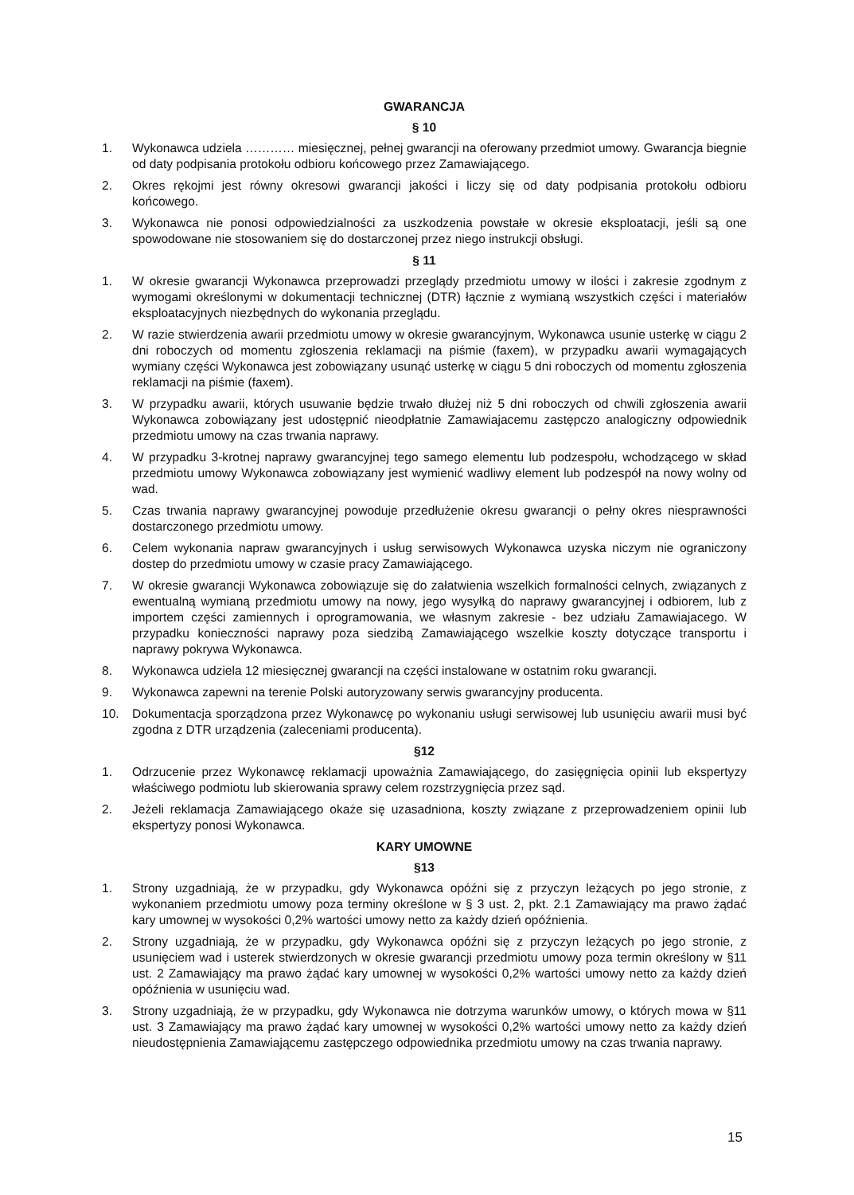GWARANCJA
§ 10
1. Wykonawca udziela ………… miesięcznej, pełnej gwarancji na oferowany przedmiot umowy. Gwarancja biegnie od daty podpisania protokołu odbioru końcowego przez Zamawiającego.
2. Okres rękojmi jest równy okresowi gwarancji jakości i liczy się od daty podpisania protokołu odbioru końcowego.
3. Wykonawca nie ponosi odpowiedzialności za uszkodzenia powstałe w okresie eksploatacji, jeśli są one spowodowane nie stosowaniem się do dostarczonej przez niego instrukcji obsługi.
§ 11
1. W okresie gwarancji Wykonawca przeprowadzi przeglądy przedmiotu umowy w ilości i zakresie zgodnym z wymogami określonymi w dokumentacji technicznej (DTR) łącznie z wymianą wszystkich części i materiałów eksploatacyjnych niezbędnych do wykonania przeglądu.
2. W razie stwierdzenia awarii przedmiotu umowy w okresie gwarancyjnym, Wykonawca usunie usterkę w ciągu 2 dni roboczych od momentu zgłoszenia reklamacji na piśmie (faxem), w przypadku awarii wymagających wymiany części Wykonawca jest zobowiązany usunąć usterkę w ciągu 5 dni roboczych od momentu zgłoszenia reklamacji na piśmie (faxem).
3. W przypadku awarii, których usuwanie będzie trwało dłużej niż 5 dni roboczych od chwili zgłoszenia awarii Wykonawca zobowiązany jest udostępnić nieodpłatnie Zamawiajacemu zastępczo analogiczny odpowiednik przedmiotu umowy na czas trwania naprawy.
4. W przypadku 3-krotnej naprawy gwarancyjnej tego samego elementu lub podzespołu, wchodzącego w skład przedmiotu umowy Wykonawca zobowiązany jest wymienić wadliwy element lub podzespół na nowy wolny od wad.
5. Czas trwania naprawy gwarancyjnej powoduje przedłużenie okresu gwarancji o pełny okres niesprawności dostarczonego przedmiotu umowy.
6. Celem wykonania napraw gwarancyjnych i usług serwisowych Wykonawca uzyska niczym nie ograniczony dostep do przedmiotu umowy w czasie pracy Zamawiającego.
7. W okresie gwarancji Wykonawca zobowiązuje się do załatwienia wszelkich formalności celnych, związanych z ewentualną wymianą przedmiotu umowy na nowy, jego wysyłką do naprawy gwarancyjnej i odbiorem, lub z importem części zamiennych i oprogramowania, we własnym zakresie - bez udziału Zamawiajacego. W przypadku konieczności naprawy poza siedzibą Zamawiającego wszelkie koszty dotyczące transportu i naprawy pokrywa Wykonawca.
8. Wykonawca udziela 12 miesięcznej gwarancji na części instalowane w ostatnim roku gwarancji.
9. Wykonawca zapewni na terenie Polski autoryzowany serwis gwarancyjny producenta.
10. Dokumentacja sporządzona przez Wykonawcę po wykonaniu usługi serwisowej lub usunięciu awarii musi być zgodna z DTR urządzenia (zaleceniami producenta).
§12
1. Odrzucenie przez Wykonawcę reklamacji upoważnia Zamawiającego, do zasięgnięcia opinii lub ekspertyzy właściwego podmiotu lub skierowania sprawy celem rozstrzygnięcia przez sąd.
2. Jeżeli reklamacja Zamawiającego okaże się uzasadniona, koszty związane z przeprowadzeniem opinii lub ekspertyzy ponosi Wykonawca.
KARY UMOWNE
§13
1. Strony uzgadniają, że w przypadku, gdy Wykonawca opóźni się z przyczyn leżących po jego stronie, z wykonaniem przedmiotu umowy poza terminy określone w § 3 ust. 2, pkt. 2.1 Zamawiający ma prawo żądać kary umownej w wysokości 0,2% wartości umowy netto za każdy dzień opóźnienia.
2. Strony uzgadniają, że w przypadku, gdy Wykonawca opóźni się z przyczyn leżących po jego stronie, z usunięciem wad i usterek stwierdzonych w okresie gwarancji przedmiotu umowy poza termin określony w §11 ust. 2 Zamawiający ma prawo żądać kary umownej w wysokości 0,2% wartości umowy netto za każdy dzień opóźnienia w usunięciu wad.
3. Strony uzgadniają, że w przypadku, gdy Wykonawca nie dotrzyma warunków umowy, o których mowa w §11 ust. 3 Zamawiający ma prawo żądać kary umownej w wysokości 0,2% wartości umowy netto za każdy dzień nieudostępnienia Zamawiającemu zastępczego odpowiednika przedmiotu umowy na czas trwania naprawy.
15